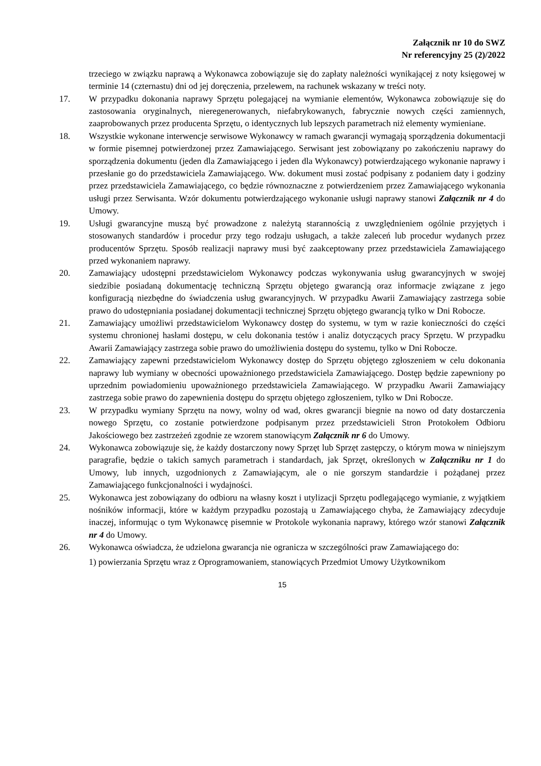Załącznik nr 10 do SWZ
Nr referencyjny 25 (2)/2022
trzeciego w związku naprawą a Wykonawca zobowiązuje się do zapłaty należności wynikającej z noty księgowej w terminie 14 (czternastu) dni od jej doręczenia, przelewem, na rachunek wskazany w treści noty.
17. W przypadku dokonania naprawy Sprzętu polegającej na wymianie elementów, Wykonawca zobowiązuje się do zastosowania oryginalnych, nieregenerowanych, niefabrykowanych, fabrycznie nowych części zamiennych, zaaprobowanych przez producenta Sprzętu, o identycznych lub lepszych parametrach niż elementy wymieniane.
18. Wszystkie wykonane interwencje serwisowe Wykonawcy w ramach gwarancji wymagają sporządzenia dokumentacji w formie pisemnej potwierdzonej przez Zamawiającego. Serwisant jest zobowiązany po zakończeniu naprawy do sporządzenia dokumentu (jeden dla Zamawiającego i jeden dla Wykonawcy) potwierdzającego wykonanie naprawy i przesłanie go do przedstawiciela Zamawiającego. Ww. dokument musi zostać podpisany z podaniem daty i godziny przez przedstawiciela Zamawiającego, co będzie równoznaczne z potwierdzeniem przez Zamawiającego wykonania usługi przez Serwisanta. Wzór dokumentu potwierdzającego wykonanie usługi naprawy stanowi Załącznik nr 4 do Umowy.
19. Usługi gwarancyjne muszą być prowadzone z należytą starannością z uwzględnieniem ogólnie przyjętych i stosowanych standardów i procedur przy tego rodzaju usługach, a także zaleceń lub procedur wydanych przez producentów Sprzętu. Sposób realizacji naprawy musi być zaakceptowany przez przedstawiciela Zamawiającego przed wykonaniem naprawy.
20. Zamawiający udostępni przedstawicielom Wykonawcy podczas wykonywania usług gwarancyjnych w swojej siedzibie posiadaną dokumentację techniczną Sprzętu objętego gwarancją oraz informacje związane z jego konfiguracją niezbędne do świadczenia usług gwarancyjnych. W przypadku Awarii Zamawiający zastrzega sobie prawo do udostępniania posiadanej dokumentacji technicznej Sprzętu objętego gwarancją tylko w Dni Robocze.
21. Zamawiający umożliwi przedstawicielom Wykonawcy dostęp do systemu, w tym w razie konieczności do części systemu chronionej hasłami dostępu, w celu dokonania testów i analiz dotyczących pracy Sprzętu. W przypadku Awarii Zamawiający zastrzega sobie prawo do umożliwienia dostępu do systemu, tylko w Dni Robocze.
22. Zamawiający zapewni przedstawicielom Wykonawcy dostęp do Sprzętu objętego zgłoszeniem w celu dokonania naprawy lub wymiany w obecności upoważnionego przedstawiciela Zamawiającego. Dostęp będzie zapewniony po uprzednim powiadomieniu upoważnionego przedstawiciela Zamawiającego. W przypadku Awarii Zamawiający zastrzega sobie prawo do zapewnienia dostępu do sprzętu objętego zgłoszeniem, tylko w Dni Robocze.
23. W przypadku wymiany Sprzętu na nowy, wolny od wad, okres gwarancji biegnie na nowo od daty dostarczenia nowego Sprzętu, co zostanie potwierdzone podpisanym przez przedstawicieli Stron Protokołem Odbioru Jakościowego bez zastrzeżeń zgodnie ze wzorem stanowiącym Załącznik nr 6 do Umowy.
24. Wykonawca zobowiązuje się, że każdy dostarczony nowy Sprzęt lub Sprzęt zastępczy, o którym mowa w niniejszym paragrafie, będzie o takich samych parametrach i standardach, jak Sprzęt, określonych w Załączniku nr 1 do Umowy, lub innych, uzgodnionych z Zamawiającym, ale o nie gorszym standardzie i pożądanej przez Zamawiającego funkcjonalności i wydajności.
25. Wykonawca jest zobowiązany do odbioru na własny koszt i utylizacji Sprzętu podlegającego wymianie, z wyjątkiem nośników informacji, które w każdym przypadku pozostają u Zamawiającego chyba, że Zamawiający zdecyduje inaczej, informując o tym Wykonawcę pisemnie w Protokole wykonania naprawy, którego wzór stanowi Załącznik nr 4 do Umowy.
26. Wykonawca oświadcza, że udzielona gwarancja nie ogranicza w szczególności praw Zamawiającego do:
1) powierzania Sprzętu wraz z Oprogramowaniem, stanowiących Przedmiot Umowy Użytkownikom
15